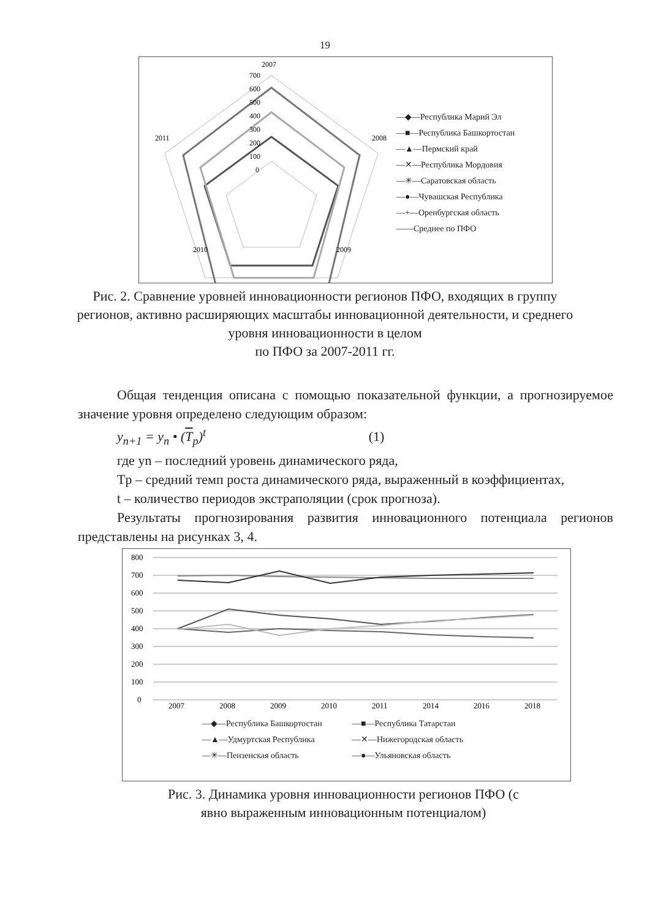19
2007
2008
2009
2010
2011
700
600
500
400
300
200
100
0
—◆—Республика Марий Эл
—■—Республика Башкортостан
—▲—Пермский край
—✕—Республика Мордовия
—✳—Саратовская область
—●—Чувашская Республика
—+—Оренбургская область
——Среднее по ПФО
Рис. 2. Сравнение уровней инновационности регионов ПФО, входящих в группу регионов, активно расширяющих масштабы инновационной деятельности, и среднего уровня инновационности в целом
по ПФО за 2007-2011 гг.
Общая тенденция описана с помощью показательной функции, а прогнозируемое значение уровня определено следующим образом:
y<sub>n+1</sub> = y<sub>n</sub> • (T<sub>p</sub>)<sup>t</sup> (1)
где yn – последний уровень динамического ряда,
Tр – средний темп роста динамического ряда, выраженный в коэффициентах,
t – количество периодов экстраполяции (срок прогноза).
Результаты прогнозирования развития инновационного потенциала регионов представлены на рисунках 3, 4.
800
700
600
500
400
300
200
100
0
2007
2008
2009
2010
2011
2014
2016
2018
—◆—Республика Башкортостан
—■—Республика Татарстан
—▲—Удмуртская Республика
—✕—Нижегородская область
—✳—Пензенская область
—●—Ульяновская область
Рис. 3. Динамика уровня инновационности регионов ПФО (с явно выраженным инновационным потенциалом)